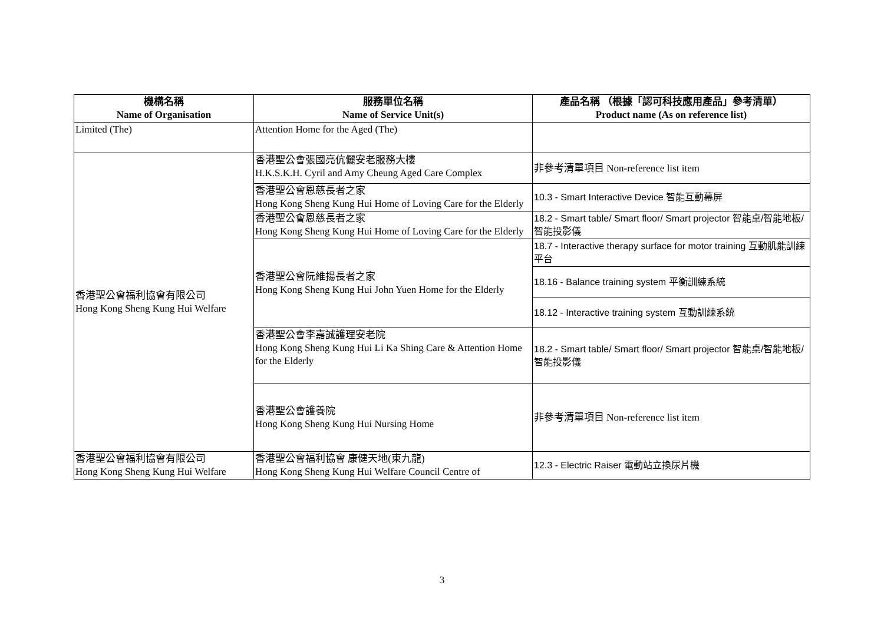| 機構名稱 Name of Organisation | 服務單位名稱 Name of Service Unit(s) | 產品名稱 （根據「認可科技應用產品」參考清單） Product name (As on reference list) |
| --- | --- | --- |
| Limited (The) | Attention Home for the Aged (The) | |
| 香港聖公會福利協會有限公司 Hong Kong Sheng Kung Hui Welfare | 香港聖公會張國亮伉儷安老服務大樓 H.K.S.K.H. Cyril and Amy Cheung Aged Care Complex | 非參考清單項目 Non-reference list item |
| | 香港聖公會恩慈長者之家 Hong Kong Sheng Kung Hui Home of Loving Care for the Elderly | 10.3 - Smart Interactive Device 智能互動幕屏 |
| | 香港聖公會恩慈長者之家 Hong Kong Sheng Kung Hui Home of Loving Care for the Elderly | 18.2 - Smart table/ Smart floor/ Smart projector 智能桌/智能地板/智能投影儀 |
| | 香港聖公會阮維揚長者之家 Hong Kong Sheng Kung Hui John Yuen Home for the Elderly | 18.7 - Interactive therapy surface for motor training 互動肌能訓練平台 |
| | | 18.16 - Balance training system 平衡訓練系統 |
| | | 18.12 - Interactive training system 互動訓練系統 |
| | 香港聖公會李嘉誠護理安老院 Hong Kong Sheng Kung Hui Li Ka Shing Care & Attention Home for the Elderly | 18.2 - Smart table/ Smart floor/ Smart projector 智能桌/智能地板/智能投影儀 |
| | 香港聖公會護養院 Hong Kong Sheng Kung Hui Nursing Home | 非參考清單項目 Non-reference list item |
| 香港聖公會福利協會有限公司 Hong Kong Sheng Kung Hui Welfare | 香港聖公會福利協會 康健天地(東九龍) Hong Kong Sheng Kung Hui Welfare Council Centre of | 12.3 - Electric Raiser 電動站立換尿片機 |
3